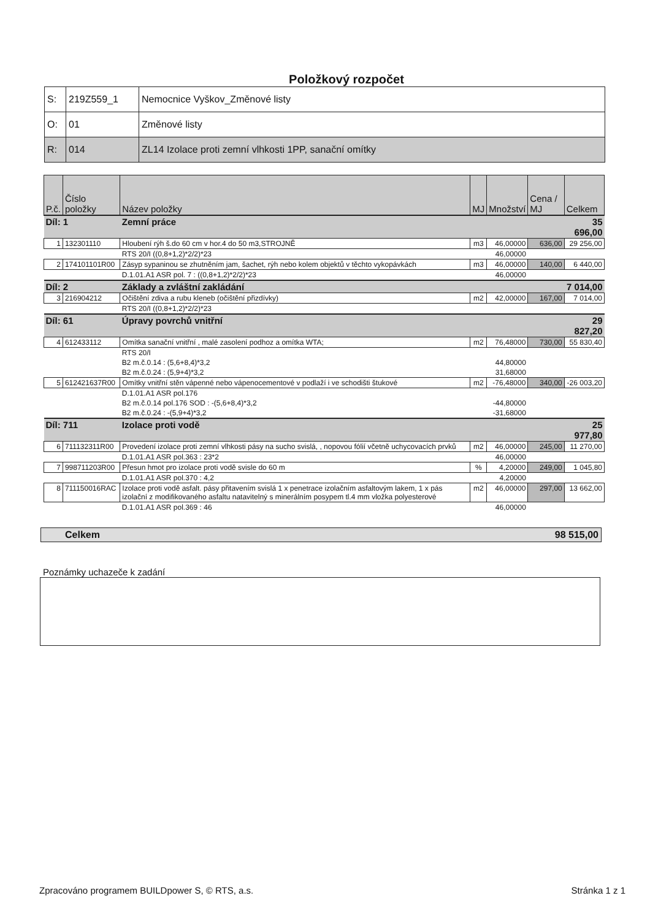Položkový rozpočet
| S: | 219Z559_1 | Nemocnice Vyškov_Změnové listy |
| O: | 01 | Změnové listy |
| R: | 014 | ZL14 Izolace proti zemní vlhkosti 1PP, sanační omítky |
| P.č. | Číslo položky | Název položky | MJ | Množství | Cena / MJ | Celkem |
| --- | --- | --- | --- | --- | --- | --- |
| Díl: 1 | | Zemní práce | | | | 35 696,00 |
| 1 | 132301110 | Hloubení rýh š.do 60 cm v hor.4 do 50 m3,STROJNĚ | m3 | 46,00000 | 636,00 | 29 256,00 |
| | | RTS 20/I ((0,8+1,2)*2/2)*23 | | 46,00000 | | |
| 2 | 174101101R00 | Zásyp sypaninou se zhutněním jam, šachet, rýh nebo kolem objektů v těchto vykopávkách | m3 | 46,00000 | 140,00 | 6 440,00 |
| | | D.1.01.A1 ASR pol. 7 : ((0,8+1,2)*2/2)*23 | | 46,00000 | | |
| Díl: 2 | | Základy a zvláštní zakládání | | | | 7 014,00 |
| 3 | 216904212 | Očištění zdiva a rubu kleneb (očištění přizdívky) | m2 | 42,00000 | 167,00 | 7 014,00 |
| | | RTS 20/I ((0,8+1,2)*2/2)*23 | | | | |
| Díl: 61 | | Úpravy povrchů vnitřní | | | | 29 827,20 |
| 4 | 612433112 | Omítka sanační vnitřní , malé zasolení podhoz a omítka WTA; | m2 | 76,48000 | 730,00 | 55 830,40 |
| | | RTS 20/I | | | | |
| | | B2 m.č.0.14 : (5,6+8,4)*3,2 | | 44,80000 | | |
| | | B2 m.č.0.24 : (5,9+4)*3,2 | | 31,68000 | | |
| 5 | 612421637R00 | Omítky vnitřní stěn vápenné nebo vápenocementové v podlaží i ve schodišti štukové | m2 | -76,48000 | 340,00 | -26 003,20 |
| | | D.1.01.A1 ASR pol.176 | | | | |
| | | B2 m.č.0.14 pol.176 SOD : -(5,6+8,4)*3,2 | | -44,80000 | | |
| | | B2 m.č.0.24 : -(5,9+4)*3,2 | | -31,68000 | | |
| Díl: 711 | | Izolace proti vodě | | | | 25 977,80 |
| 6 | 711132311R00 | Provedení izolace proti zemní vlhkosti pásy na sucho svislá, , nopovou fólií včetně uchycovacích prvků | m2 | 46,00000 | 245,00 | 11 270,00 |
| | | D.1.01.A1 ASR pol.363 : 23*2 | | 46,00000 | | |
| 7 | 998711203R00 | Přesun hmot pro izolace proti vodě svisle do 60 m | % | 4,20000 | 249,00 | 1 045,80 |
| | | D.1.01.A1 ASR pol.370 : 4,2 | | 4,20000 | | |
| 8 | 711150016RAC | Izolace proti vodě asfalt. pásy přitavením svislá 1 x penetrace izolačním asfaltovým lakem, 1 x pás izolační z modifikovaného asfaltu natavitelný s minerálním posypem tl.4 mm vložka polyesterové | m2 | 46,00000 | 297,00 | 13 662,00 |
| | | D.1.01.A1 ASR pol.369 : 46 | | 46,00000 | | |
Celkem 98 515,00
Poznámky uchazeče k zadání
Zpracováno programem BUILDpower S, © RTS, a.s. Stránka 1 z 1